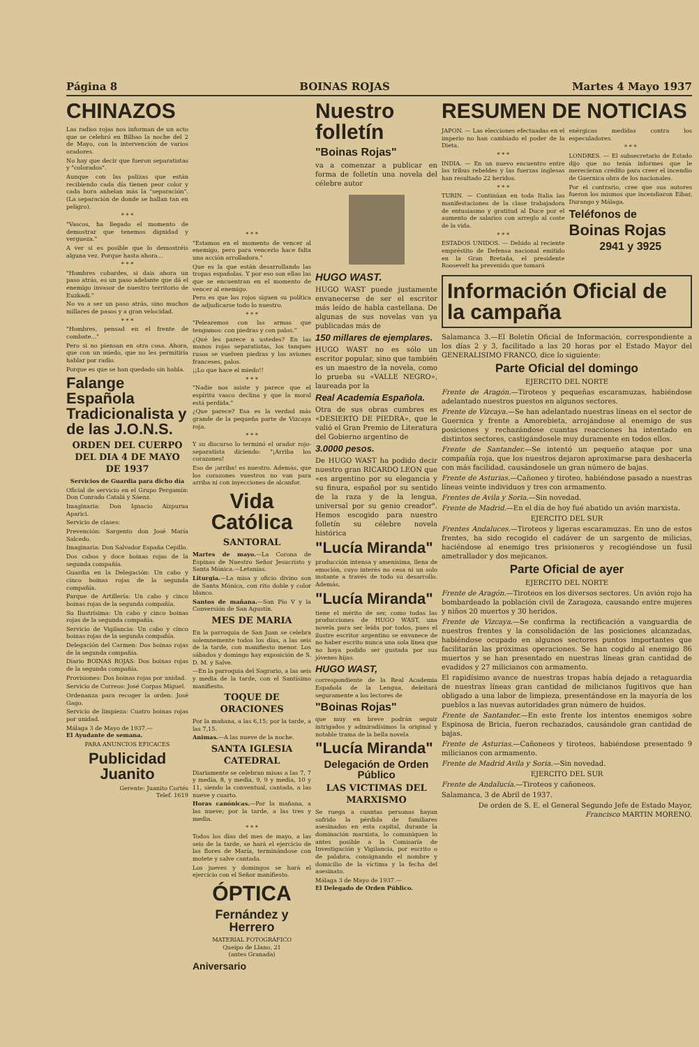Página 8 BOINAS ROJAS Martes 4 Mayo 1937
CHINAZOS
Las radios rojas nos informan de un acto que se celebró en Bilbao la noche del 2 de Mayo, con la intervención de varios oradores.
No hay que decir que fueron separatistas y "colorados".
Aunque con las palizas que están recibiendo cada día tienen peor color y cada hora anhelan más la "separación". (La separación de donde se hallan tan en peligro).
* * *
"Vascos, ha llegado el momento de demostrar que tenemos dignidad y vergueza."
A ver si es posible que lo demostréis alguna vez. Porque hasta ahora...
* * *
"Hombres cobardes, si dais ahora un paso atrás, es un paso adelante que dá el enemigo invasor de nuestro territorio de Euzkadi."
No va a ser un paso atrás, sino muchos millares de pasos y a gran velocidad.
* * *
"Hombres, pensad en el frente de combate..."
Pero si no piensan en otra cosa. Ahora, que con un miedo, que no les permitiría hablar por radio.
Porque es que se han quedado sin habla.
Falange Española Tradicionalista y de las J.O.N.S.
ORDEN DEL CUERPO DEL DIA 4 DE MAYO DE 1937
Servicios de Guardia para dicho día
Oficial de servicio en el Grupo Pergamín: Don Conrado Catalá y Sáenz.
Imaginaria: Don Ignacio Aizpurua Aparici.
Servicio de clases:
Prevención: Sargento don José María Salcedo.
Imaginaria: Don Salvador España Cepillo.
Dos cabos y doce boinas rojas de la segunda compañía.
Guardia en la Delegación: Un cabo y cinco boinas rojas de la segunda compañía.
Parque de Artillería: Un cabo y cinco boinas rojas de la segunda compañía.
Su Ilustrísima: Un cabo y cinco boinas rojas de la segunda compañía.
Servicio de Vigilancia: Un cabo y cinco boinas rojas de la segunda compañía.
Delegación del Carmen: Dos boinas rojas de la segunda compañía.
Diario BOINAS ROJAS: Dos boinas rojas de la segunda compañía.
Provisiones: Dos boinas rojas por unidad.
Servicio de Correos: José Corpas Miguel.
Ordenanza para recoger la orden: José Gago.
Servicio de limpieza: Cuatro boinas rojas por unidad.
Málaga 3 de Mayo de 1937.—
El Ayudante de semana.
PARA ANUNCIOS EFICACES
Publicidad Juanito
Gerente: Juanito Cortés
Telef. 1619
* * *
"Estamos en el momento de vencer al enemigo, pero para vencerlo hace falta una acción arrolladora."
Que es la que están desarrollando las tropas españolas. Y por eso son ellas las que se encuentran en el momento de vencer al enemigo.
Pero es que los rojos siguen su política de adjudicarse todo lo nuestro.
* * *
"Pelearemos con las armas que tengamos: con piedras y con palos."
¿Qué les parece a ustedes? En las manos rojas separatistas, los tanques rusos se vuelven piedras y los aviones franceses, palos.
¡¡Lo que hace el miedo!!
* * *
"Nadie nos asiste y parece que el espíritu vasco declina y que la moral está perdida."
¿Que parece? Esa es la verdad más grande de la pequeña parte de Vizcaya roja.
* * *
Y su discurso lo terminó el orador rojo-separatista diciendo: "¡Arriba los corazones!
Eso de ¡arriba! es nuestro. Además, que los corazones vuestros no van para arriba ni con inyecciones de alcanfor.
Vida Católica
SANTORAL
Martes de mayo.—La Corona de Espinas de Nuestro Señor Jesucristo y Santa Mónica.—Letanías.
Liturgia.—La misa y oficio divino son de Santa Mónica, con rito doble y color blanco.
Santos de mañana.—San Pío V y la Conversión de San Agustín.
MES DE MARIA
En la parroquia de San Juan se celebra solemnemente todos los días, a las seis de la tarde, con manifiesto menor. Los sábados y domingo hay exposición de S. D. M. y Salve.
—En la parroquia del Sagrario, a las seis y media de la tarde, con el Santísimo manifiesto.
TOQUE DE ORACIONES
Por la mañana, a las 6,15; por la tarde, a las 7,15.
Animas.—A las nueve de la noche.
SANTA IGLESIA CATEDRAL
Diariamente se celebran misas a las 7, 7 y media, 8, y media, 9, 9 y media, 10 y 11, siendo la conventual, cantada, a las nueve y cuarto.
Horas canónicas.—Por la mañana, a las nueve; por la tarde, a las tres y media.
* * *
Todos los días del mes de mayo, a las seis de la tarde, se hará el ejercicio de las flores de María, terminándose con motete y salve cantada.
Los jueves y domingos se hará el ejercicio con el Señor manifiesto.
ÓPTICA
Fernández y Herrero
MATERIAL FOTOGRÁFICO
Queipo de Llano, 21
(antes Granada)
Aniversario
Nuestro folletín
"Boinas Rojas"
va a comenzar a publicar en forma de folletín una novela del célebre autor
HUGO WAST.
HUGO WAST puede justamente envanecerse de ser el escritor más leído de habla castellana. De algunas de sus novelas van ya publicadas más de
150 millares de ejemplares.
HUGO WAST no es sólo un escritor popular, sino que también es un maestro de la novela, como lo prueba su «VALLE NEGRO», laureada por la
Real Academia Española.
Otra de sus obras cumbres es «DESIERTO DE PIEDRA», que le valió el Gran Premio de Literatura del Gobierno argentino de
3.0000 pesos.
De HUGO WAST ha podido decir nuestro gran RICARDO LEON que «es argentino por su elegancia y su finura, español por su sentido de la raza y de la lengua, universal por su genio creador". Hemos escogido para nuestro folletín su célebre novela histórica
"Lucía Miranda"
producción intensa y amenísima, llena de emoción, cuyo interés no cesa ni un solo instante a través de todo su desarrollo. Además,
"Lucía Miranda"
tiene el mérito de ser, como todas las producciones de HUGO WAST, una novela para ser leída por todos, pues el ilustre escritor argentino se envanece de no haber escrito nunca una sola línea que no haya podido ser gustada por sus jóvenes hijas.
HUGO WAST,
correspondiente de la Real Academia Española de la Lengua, deleitará seguramente a los lectores de
"Boinas Rojas"
que muy en breve podrán seguir intrigados y admiradísimos la original y notable trama de la bella novela
"Lucía Miranda"
Delegación de Orden Público
LAS VICTIMAS DEL MARXISMO
Se ruega a cuantas personas hayan sufrido la pérdida de familiares asesinados en esta capital, durante la dominación marxista, lo comuniquen lo antes posible a la Comisaría de Investigación y Vigilancia, por escrito o de palabra, consignando el nombre y domicilio de la víctima y la fecha del asesinato.
Málaga 3 de Mayo de 1937.—
El Delegado de Orden Público.
RESUMEN DE NOTICIAS
JAPON. — Las elecciones efectuadas en el imperio no han cambiado el poder de la Dieta.
* * *
INDIA. — En un nuevo encuentro entre las tribus rebeldes y las fuerzas inglesas han resultado 22 heridos.
* * *
TURIN. — Continúan en toda Italia las manifestaciones de la clase trabajadora de entusiasmo y gratitud al Duce por el aumento de salarios con arreglo al coste de la vida.
* * *
ESTADOS UNIDOS. — Debido al reciente empréstito de Defensa nacional emitido en la Gran Bretaña, el presidente Roosevelt ha prevenido que tomará
enérgicas medidas contra los especuladores.
* * *
LONDRES. — El subsecretario de Estado dijo que no tenía informes que le merecieran crédito para creer el incendio de Guernica obra de los nacionales.
Por el contrario, cree que sus autores fueron los mismos que incendiaron Eibar, Durango y Málaga.
Teléfonos de
Boinas Rojas
2941 y 3925
Información Oficial de la campaña
Salamanca 3.—El Boletín Oficial de Información, correspondiente a los días 2 y 3, facilitado a las 20 horas por el Estado Mayor del GENERALISIMO FRANCO, dice lo siguiente:
Parte Oficial del domingo
EJERCITO DEL NORTE
Frente de Aragón.—Tiroteos y pequeñas escaramuzas, habiéndose adelantado nuestros puestos en algunos sectores.
Frente de Vizcaya.—Se han adelantado nuestras líneas en el sector de Guernica y frente a Amorebieta, arrojándose al enemigo de sus posiciones y rechazándose cuantas reacciones ha intentado en distintos sectores, castigándosele muy duramente en todos ellos.
Frente de Santander.—Se intentó un pequeño ataque por una compañía roja, que los nuestros dejaron aproximarse para deshacerla con más facilidad, causándosele un gran número de bajas.
Frente de Asturias.—Cañoneo y tiroteo, habiéndose pasado a nuestras líneas veinte individuos y tres con armamento.
Frentes de Avila y Soria.—Sin novedad.
Frente de Madrid.—En el día de hoy fué abatido un avión marxista.
EJERCITO DEL SUR
Frentes Andaluces.—Tiroteos y ligeras escaramuzas. En uno de estos frentes, ha sido recogido el cadáver de un sargento de milicias, haciéndose al enemigo tres prisioneros y recogiéndose un fusil ametrallador y dos mejicanos.
Parte Oficial de ayer
EJERCITO DEL NORTE
Frente de Aragón.—Tiroteos en los diversos sectores. Un avión rojo ha bombardeado la población civil de Zaragoza, causando entre mujeres y niños 20 muertos y 30 heridos.
Frente de Vizcaya.—Se confirma la rectificación a vanguardia de nuestros frentes y la consolidación de las posiciones alcanzadas, habiéndose ocupado en algunos sectores puntos importantes que facilitarán las próximas operaciones. Se han cogido al enemigo 86 muertos y se han presentado en nuestras líneas gran cantidad de evadidos y 27 milicianos con armamento.
El rapidísimo avance de nuestras tropas había dejado a retaguardia de nuestras líneas gran cantidad de milicianos fugitivos que han obligado a una labor de limpieza, presentándose en la mayoría de los pueblos a las nuevas autoridades gran número de huidos.
Frente de Santander.—En este frente los intentos enemigos sobre Espinosa de Bricia, fueron rechazados, causándole gran cantidad de bajas.
Frente de Asturias.—Cañoneos y tiroteos, habiéndose presentado 9 milicianos con armamento.
Frente de Madrid Avila y Soria.—Sin novedad.
EJERCITO DEL SUR
Frente de Andalucía.—Tiroteos y cañoneos.
Salamanca, 3 de Abril de 1937.
De orden de S. E. el General Segundo Jefe de Estado Mayor,
Francisco MARTIN MORENO.